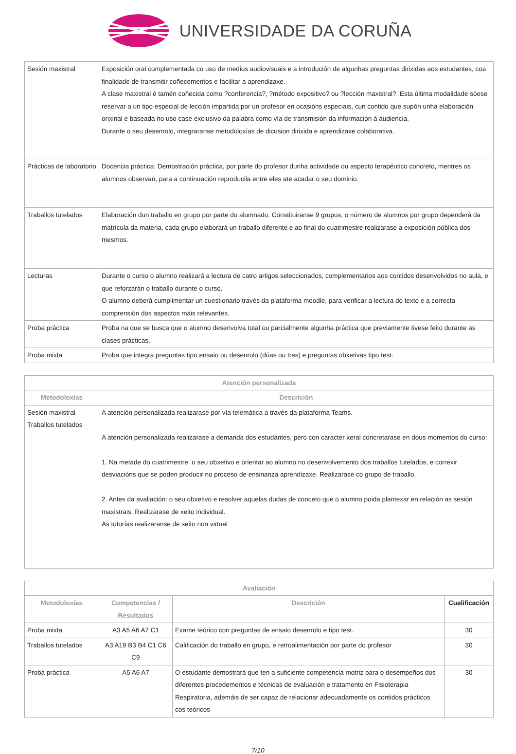UNIVERSIDADE DA CORUÑA
| Sesión maxistral | Exposición oral complementada co uso de medios audiovisuais e a introdución de algunhas preguntas dirixidas aos estudantes, coa finalidade de transmitir coñecementos e facilitar a aprendizaxe. A clase maxistral é tamén coñecida como ?conferencia?, ?método expositivo? ou ?lección maxistral?. Esta última modalidade sóese reservar a un tipo especial de lección impartida por un profesor en ocasións especiais, cun contido que supón unha elaboración orixinal e baseada no uso case exclusivo da palabra como vía de transmisión da información á audiencia. Durante o seu desenrolo, integraranse metodoloxías de dicusion dirixida e aprendizaxe colaborativa. |
| Prácticas de laboratorio | Docencia práctica: Demostración práctica, por parte do profesor dunha actividade ou aspecto terapéutico concreto, mentres os alumnos observan, para a continuación reproducila entre eles ate acadar o seu dominio. |
| Traballos tutelados | Elaboración dun traballo en grupo por parte do alumnado. Constituiranse 9 grupos, o número de alumnos por grupo dependerá da matrícula da materia, cada grupo elaborará un traballo diferente e ao final do cuatrimestre realizarase a exposición pública dos mesmos. |
| Lecturas | Durante o curso o alumno realizará a lectura de catro artigos seleccionados, complementarios aos contidos desenvolvidos no aula, e que reforzarán o traballo durante o curso. O alumno deberá cumplimentar un cuestionario través da plataforma moodle, para verificar a lectura do texto e a correcta comprensión dos aspectos máis relevantes. |
| Proba práctica | Proba na que se busca que o alumno desenvolva total ou parcialmente algunha práctica que previamente tivese feito durante as clases prácticas. |
| Proba mixta | Proba que integra preguntas tipo ensaio ou desenrolo (dúas ou tres) e preguntas obxetivas tipo test. |
| Atención personalizada | |
| --- | --- |
| Metodoloxías | Descrición |
| Sesión maxistral Traballos tutelados | A atención personalizada realizarase por vía telemática a través da plataforma Teams. A atención personalizada realizarase a demanda dos estudantes, pero con caracter xeral concretarase en dous momentos do curso: 1. Na metade do cuatrimestre: o seu obxetivo e orientar ao alumno no desenvolvemento dos traballos tutelados, e correxir desviacións que se poden producir no proceso de ensinanza aprendizaxe. Realizarase co grupo de traballo. 2. Antes da avaliación: o seu obxetivo e resolver aquelas dudas de conceto que o alumno poida plantexar en relación as sesión maxistrais. Realizarase de xeito individual. As tutorías realizaranse de seito non virtual |
| Avaliación | | | |
| --- | --- | --- | --- |
| Metodoloxías | Competencias / Resultados | Descrición | Cualificación |
| Proba mixta | A3 A5 A6 A7 C1 | Exame teórico con preguntas de ensaio desenrolo e tipo test. | 30 |
| Traballos tutelados | A3 A19 B3 B4 C1 C6 C9 | Calificación do traballo en grupo, e retroalimentación por parte do profesor | 30 |
| Proba práctica | A5 A6 A7 | O estudante demostrará que ten a suficiente competencia motriz para o desempeños dos diferentes procedementos e técnicas de evaluación e tratamento en Fisioterapia Respiratoria, ademáis de ser capaz de relacionar adecuadamente os contidos prácticos cos teóricos | 30 |
7/10